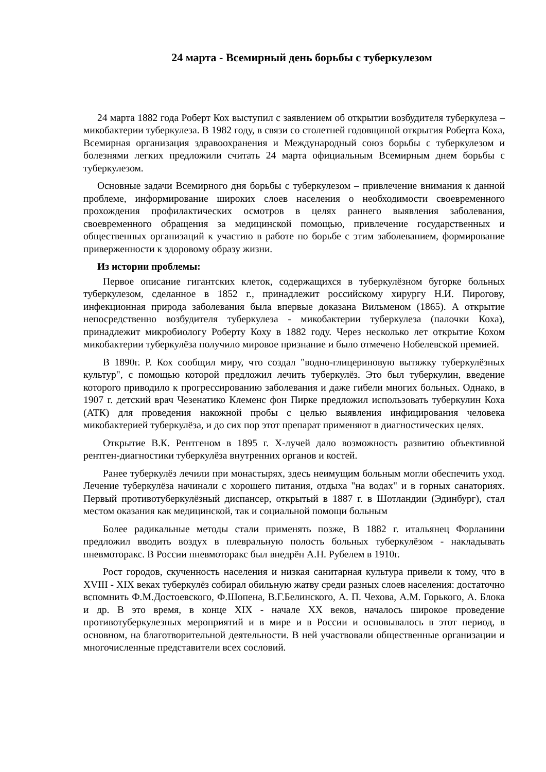24 марта - Всемирный день борьбы с туберкулезом
24 марта 1882 года Роберт Кох выступил с заявлением об открытии возбудителя туберкулеза – микобактерии туберкулеза. В 1982 году, в связи со столетней годовщиной открытия Роберта Коха, Всемирная организация здравоохранения и Международный союз борьбы с туберкулезом и болезнями легких предложили считать 24 марта официальным Всемирным днем борьбы с туберкулезом.
Основные задачи Всемирного дня борьбы с туберкулезом – привлечение внимания к данной проблеме, информирование широких слоев населения о необходимости своевременного прохождения профилактических осмотров в целях раннего выявления заболевания, своевременного обращения за медицинской помощью, привлечение государственных и общественных организаций к участию в работе по борьбе с этим заболеванием, формирование приверженности к здоровому образу жизни.
Из истории проблемы:
Первое описание гигантских клеток, содержащихся в туберкулёзном бугорке больных туберкулезом, сделанное в 1852 г., принадлежит российскому хирургу Н.И. Пирогову, инфекционная природа заболевания была впервые доказана Вильменом (1865). А открытие непосредственно возбудителя туберкулеза - микобактерии туберкулеза (палочки Коха), принадлежит микробиологу Роберту Коху в 1882 году. Через несколько лет открытие Кохом микобактерии туберкулёза получило мировое признание и было отмечено Нобелевской премией.
В 1890г. Р. Кох сообщил миру, что создал "водно-глицериновую вытяжку туберкулёзных культур", с помощью которой предложил лечить туберкулёз. Это был туберкулин, введение которого приводило к прогрессированию заболевания и даже гибели многих больных. Однако, в 1907 г. детский врач Чезенатико Клеменс фон Пирке предложил использовать туберкулин Коха (АТК) для проведения накожной пробы с целью выявления инфицирования человека микобактерией туберкулёза, и до сих пор этот препарат применяют в диагностических целях.
Открытие В.К. Рентгеном в 1895 г. X-лучей дало возможность развитию объективной рентген-диагностики туберкулёза внутренних органов и костей.
Ранее туберкулёз лечили при монастырях, здесь неимущим больным могли обеспечить уход. Лечение туберкулёза начинали с хорошего питания, отдыха "на водах" и в горных санаториях. Первый противотуберкулёзный диспансер, открытый в 1887 г. в Шотландии (Эдинбург), стал местом оказания как медицинской, так и социальной помощи больным
Более радикальные методы стали применять позже, В 1882 г. итальянец Форланини предложил вводить воздух в плевральную полость больных туберкулёзом - накладывать пневмоторакс. В России пневмоторакс был внедрён А.Н. Рубелем в 1910г.
Рост городов, скученность населения и низкая санитарная культура привели к тому, что в XVIII - XIX веках туберкулёз собирал обильную жатву среди разных слоев населения: достаточно вспомнить Ф.М.Достоевского, Ф.Шопена, В.Г.Белинского, А. П. Чехова, А.М. Горького, А. Блока и др. В это время, в конце XIX - начале XX веков, началось широкое проведение противотуберкулезных мероприятий и в мире и в России и основывалось в этот период, в основном, на благотворительной деятельности. В ней участвовали общественные организации и многочисленные представители всех сословий.